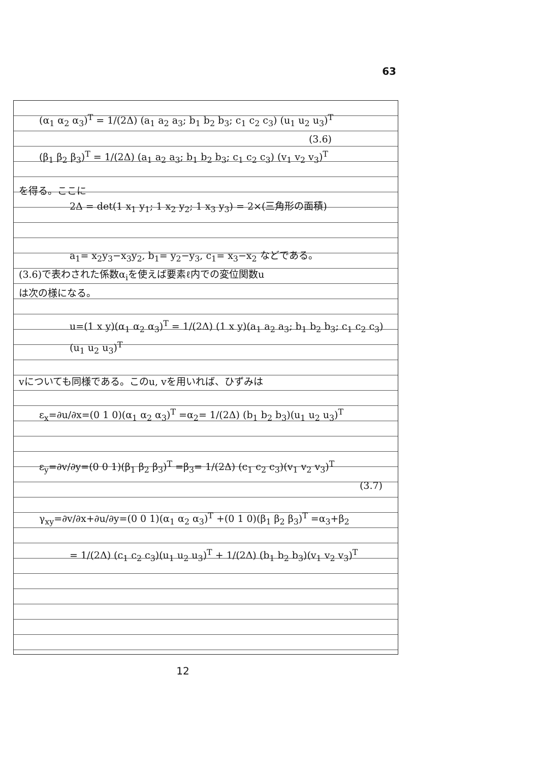63
(α<sub>1</sub> α<sub>2</sub> α<sub>3</sub>)<sup>T</sup> = 1/(2Δ) (a<sub>1</sub> a<sub>2</sub> a<sub>3</sub>; b<sub>1</sub> b<sub>2</sub> b<sub>3</sub>; c<sub>1</sub> c<sub>2</sub> c<sub>3</sub>) (u<sub>1</sub> u<sub>2</sub> u<sub>3</sub>)<sup>T</sup>
(3.6)
(β<sub>1</sub> β<sub>2</sub> β<sub>3</sub>)<sup>T</sup> = 1/(2Δ) (a<sub>1</sub> a<sub>2</sub> a<sub>3</sub>; b<sub>1</sub> b<sub>2</sub> b<sub>3</sub>; c<sub>1</sub> c<sub>2</sub> c<sub>3</sub>) (v<sub>1</sub> v<sub>2</sub> v<sub>3</sub>)<sup>T</sup>
を得る。ここに
2Δ = det(1 x<sub>1</sub> y<sub>1</sub>; 1 x<sub>2</sub> y<sub>2</sub>; 1 x<sub>3</sub> y<sub>3</sub>) = 2×(三角形の面積)
a<sub>1</sub>= x<sub>2</sub>y<sub>3</sub>−x<sub>3</sub>y<sub>2</sub>, b<sub>1</sub>= y<sub>2</sub>−y<sub>3</sub>, c<sub>1</sub>= x<sub>3</sub>−x<sub>2</sub> などである。
(3.6)で表わされた係数α<sub>i</sub>を使えば要素ℓ内での変位関数u
は次の様になる。
u=(1 x y)(α<sub>1</sub> α<sub>2</sub> α<sub>3</sub>)<sup>T</sup> = 1/(2Δ) (1 x y)(a<sub>1</sub> a<sub>2</sub> a<sub>3</sub>; b<sub>1</sub> b<sub>2</sub> b<sub>3</sub>; c<sub>1</sub> c<sub>2</sub> c<sub>3</sub>)(u<sub>1</sub> u<sub>2</sub> u<sub>3</sub>)<sup>T</sup>
vについても同様である。このu, vを用いれば、ひずみは
ε<sub>x</sub>=∂u/∂x=(0 1 0)(α<sub>1</sub> α<sub>2</sub> α<sub>3</sub>)<sup>T</sup> =α<sub>2</sub>= 1/(2Δ) (b<sub>1</sub> b<sub>2</sub> b<sub>3</sub>)(u<sub>1</sub> u<sub>2</sub> u<sub>3</sub>)<sup>T</sup>
ε<sub>y</sub>=∂v/∂y=(0 0 1)(β<sub>1</sub> β<sub>2</sub> β<sub>3</sub>)<sup>T</sup> =β<sub>3</sub>= 1/(2Δ) (c<sub>1</sub> c<sub>2</sub> c<sub>3</sub>)(v<sub>1</sub> v<sub>2</sub> v<sub>3</sub>)<sup>T</sup>
(3.7)
γ<sub>xy</sub>=∂v/∂x+∂u/∂y=(0 0 1)(α<sub>1</sub> α<sub>2</sub> α<sub>3</sub>)<sup>T</sup> +(0 1 0)(β<sub>1</sub> β<sub>2</sub> β<sub>3</sub>)<sup>T</sup> =α<sub>3</sub>+β<sub>2</sub>
= 1/(2Δ) (c<sub>1</sub> c<sub>2</sub> c<sub>3</sub>)(u<sub>1</sub> u<sub>2</sub> u<sub>3</sub>)<sup>T</sup> + 1/(2Δ) (b<sub>1</sub> b<sub>2</sub> b<sub>3</sub>)(v<sub>1</sub> v<sub>2</sub> v<sub>3</sub>)<sup>T</sup>
12